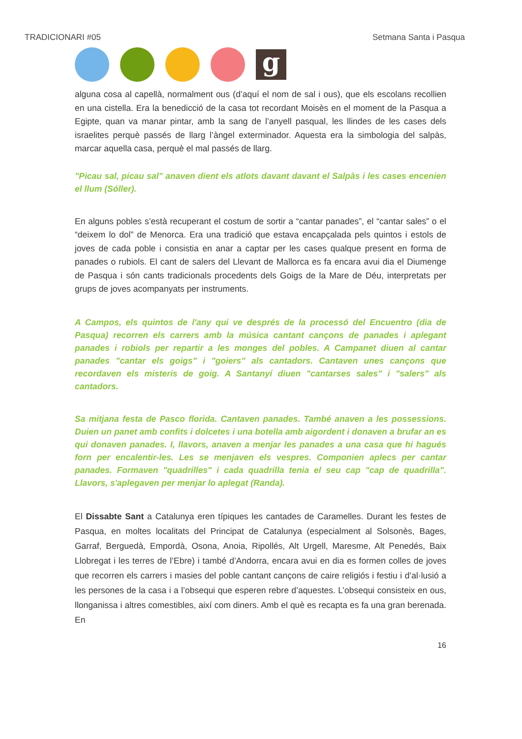TRADICIONARI #05 Setmana Santa i Pasqua
g
alguna cosa al capellà, normalment ous (d’aquí el nom de sal i ous), que els escolans recollien en una cistella. Era la benedicció de la casa tot recordant Moisès en el moment de la Pasqua a Egipte, quan va manar pintar, amb la sang de l’anyell pasqual, les llindes de les cases dels israelites perquè passés de llarg l’àngel exterminador. Aquesta era la simbologia del salpàs, marcar aquella casa, perquè el mal passés de llarg.
"Picau sal, picau sal" anaven dient els atlots davant davant el Salpàs i les cases encenien el llum (Sóller).
En alguns pobles s’està recuperant el costum de sortir a “cantar panades”, el “cantar sales” o el “deixem lo dol” de Menorca. Era una tradició que estava encapçalada pels quintos i estols de joves de cada poble i consistia en anar a captar per les cases qualque present en forma de panades o rubiols. El cant de salers del Llevant de Mallorca es fa encara avui dia el Diumenge de Pasqua i són cants tradicionals procedents dels Goigs de la Mare de Déu, interpretats per grups de joves acompanyats per instruments.
A Campos, els quintos de l'any qui ve després de la processó del Encuentro (dia de Pasqua) recorren els carrers amb la música cantant cançons de panades i aplegant panades i robiols per repartir a les monges del pobles. A Campanet diuen al cantar panades "cantar els goigs" i "goiers" als cantadors. Cantaven unes cançons que recordaven els misteris de goig. A Santanyí diuen "cantarses sales" i "salers" als cantadors.
Sa mitjana festa de Pasco florida. Cantaven panades. També anaven a les possessions. Duien un panet amb confits i dolcetes i una botella amb aigordent i donaven a brufar an es qui donaven panades. I, llavors, anaven a menjar les panades a una casa que hi hagués forn per encalentir-les. Les se menjaven els vespres. Componien aplecs per cantar panades. Formaven "quadrilles" i cada quadrilla tenia el seu cap "cap de quadrilla". Llavors, s'aplegaven per menjar lo aplegat (Randa).
El Dissabte Sant a Catalunya eren típiques les cantades de Caramelles. Durant les festes de Pasqua, en moltes localitats del Principat de Catalunya (especialment al Solsonès, Bages, Garraf, Berguedà, Empordà, Osona, Anoia, Ripollés, Alt Urgell, Maresme, Alt Penedés, Baix Llobregat i les terres de l’Ebre) i també d’Andorra, encara avui en dia es formen colles de joves que recorren els carrers i masies del poble cantant cançons de caire religiós i festiu i d’al·lusió a les persones de la casa i a l’obsequi que esperen rebre d’aquestes. L’obsequi consisteix en ous, llonganissa i altres comestibles, així com diners. Amb el què es recapta es fa una gran berenada. En
16